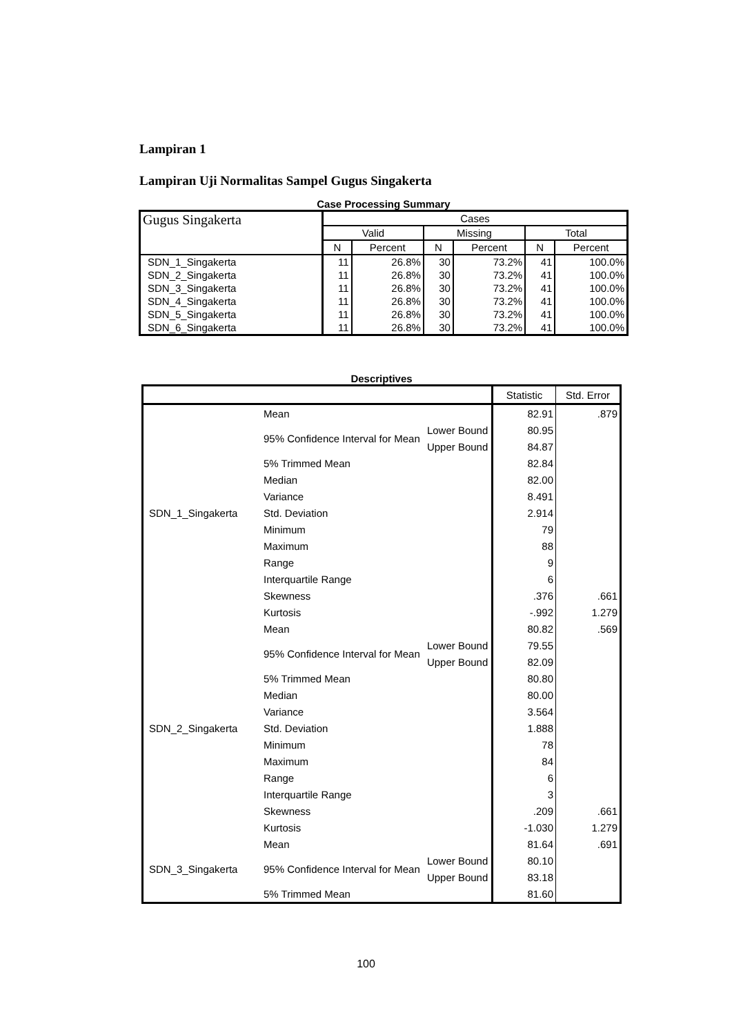Lampiran 1
Lampiran Uji Normalitas Sampel Gugus Singakerta
Case Processing Summary
| Gugus Singakerta | Cases | | | | | |
| --- | --- | --- | --- | --- | --- | --- |
| | Valid | | Missing | | Total | |
| | N | Percent | N | Percent | N | Percent |
| SDN_1_Singakerta | 11 | 26.8% | 30 | 73.2% | 41 | 100.0% |
| SDN_2_Singakerta | 11 | 26.8% | 30 | 73.2% | 41 | 100.0% |
| SDN_3_Singakerta | 11 | 26.8% | 30 | 73.2% | 41 | 100.0% |
| SDN_4_Singakerta | 11 | 26.8% | 30 | 73.2% | 41 | 100.0% |
| SDN_5_Singakerta | 11 | 26.8% | 30 | 73.2% | 41 | 100.0% |
| SDN_6_Singakerta | 11 | 26.8% | 30 | 73.2% | 41 | 100.0% |
Descriptives
| | | | Statistic | Std. Error |
| --- | --- | --- | --- | --- |
| SDN_1_Singakerta | Mean | | 82.91 | .879 |
| | 95% Confidence Interval for Mean | Lower Bound | 80.95 | |
| | | Upper Bound | 84.87 | |
| | 5% Trimmed Mean | | 82.84 | |
| | Median | | 82.00 | |
| | Variance | | 8.491 | |
| | Std. Deviation | | 2.914 | |
| | Minimum | | 79 | |
| | Maximum | | 88 | |
| | Range | | 9 | |
| | Interquartile Range | | 6 | |
| | Skewness | | .376 | .661 |
| | Kurtosis | | -.992 | 1.279 |
| SDN_2_Singakerta | Mean | | 80.82 | .569 |
| | 95% Confidence Interval for Mean | Lower Bound | 79.55 | |
| | | Upper Bound | 82.09 | |
| | 5% Trimmed Mean | | 80.80 | |
| | Median | | 80.00 | |
| | Variance | | 3.564 | |
| | Std. Deviation | | 1.888 | |
| | Minimum | | 78 | |
| | Maximum | | 84 | |
| | Range | | 6 | |
| | Interquartile Range | | 3 | |
| | Skewness | | .209 | .661 |
| | Kurtosis | | -1.030 | 1.279 |
| SDN_3_Singakerta | Mean | | 81.64 | .691 |
| | 95% Confidence Interval for Mean | Lower Bound | 80.10 | |
| | | Upper Bound | 83.18 | |
| | 5% Trimmed Mean | | 81.60 | |
100